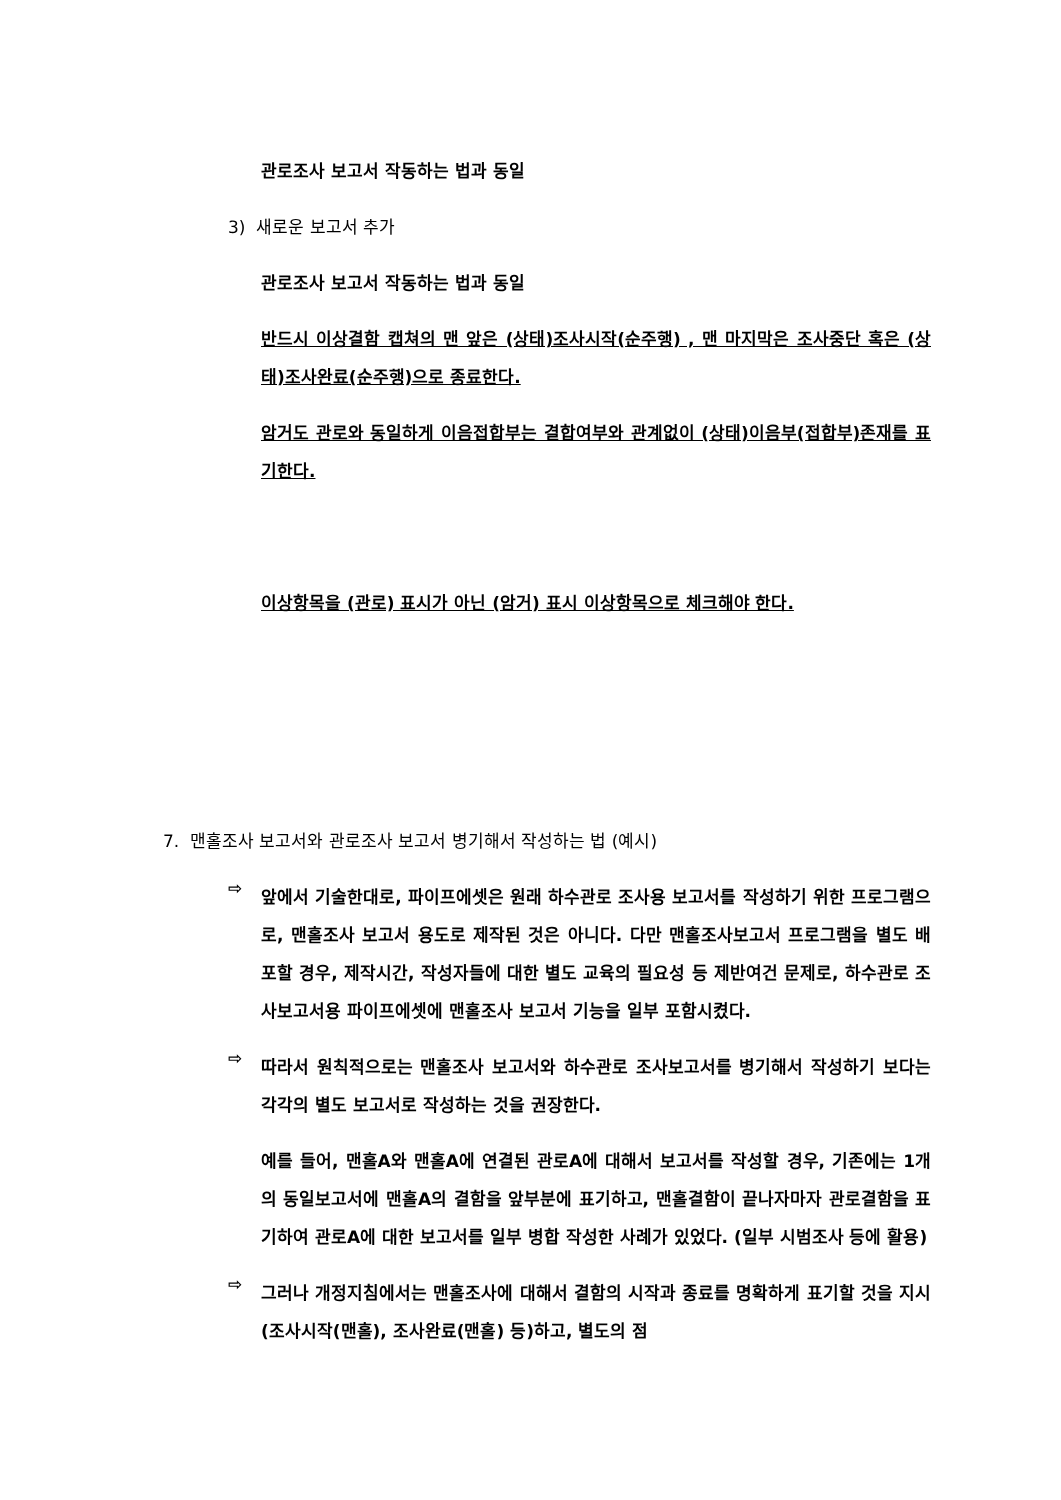관로조사 보고서 작동하는 법과 동일
3) 새로운 보고서 추가
관로조사 보고서 작동하는 법과 동일
반드시 이상결함 캡쳐의 맨 앞은 (상태)조사시작(순주행) , 맨 마지막은 조사중단 혹은 (상태)조사완료(순주행)으로 종료한다.
암거도 관로와 동일하게 이음접합부는 결합여부와 관계없이 (상태)이음부(접합부)존재를 표기한다.
이상항목을 (관로) 표시가 아닌 (암거) 표시 이상항목으로 체크해야 한다.
7. 맨홀조사 보고서와 관로조사 보고서 병기해서 작성하는 법 (예시)
⇨
앞에서 기술한대로, 파이프에셋은 원래 하수관로 조사용 보고서를 작성하기 위한 프로그램으로, 맨홀조사 보고서 용도로 제작된 것은 아니다. 다만 맨홀조사보고서 프로그램을 별도 배포할 경우, 제작시간, 작성자들에 대한 별도 교육의 필요성 등 제반여건 문제로, 하수관로 조사보고서용 파이프에셋에 맨홀조사 보고서 기능을 일부 포함시켰다.
⇨
따라서 원칙적으로는 맨홀조사 보고서와 하수관로 조사보고서를 병기해서 작성하기 보다는 각각의 별도 보고서로 작성하는 것을 권장한다.
예를 들어, 맨홀A와 맨홀A에 연결된 관로A에 대해서 보고서를 작성할 경우, 기존에는 1개의 동일보고서에 맨홀A의 결함을 앞부분에 표기하고, 맨홀결함이 끝나자마자 관로결함을 표기하여 관로A에 대한 보고서를 일부 병합 작성한 사례가 있었다. (일부 시범조사 등에 활용)
⇨
그러나 개정지침에서는 맨홀조사에 대해서 결함의 시작과 종료를 명확하게 표기할 것을 지시 (조사시작(맨홀), 조사완료(맨홀) 등)하고, 별도의 점